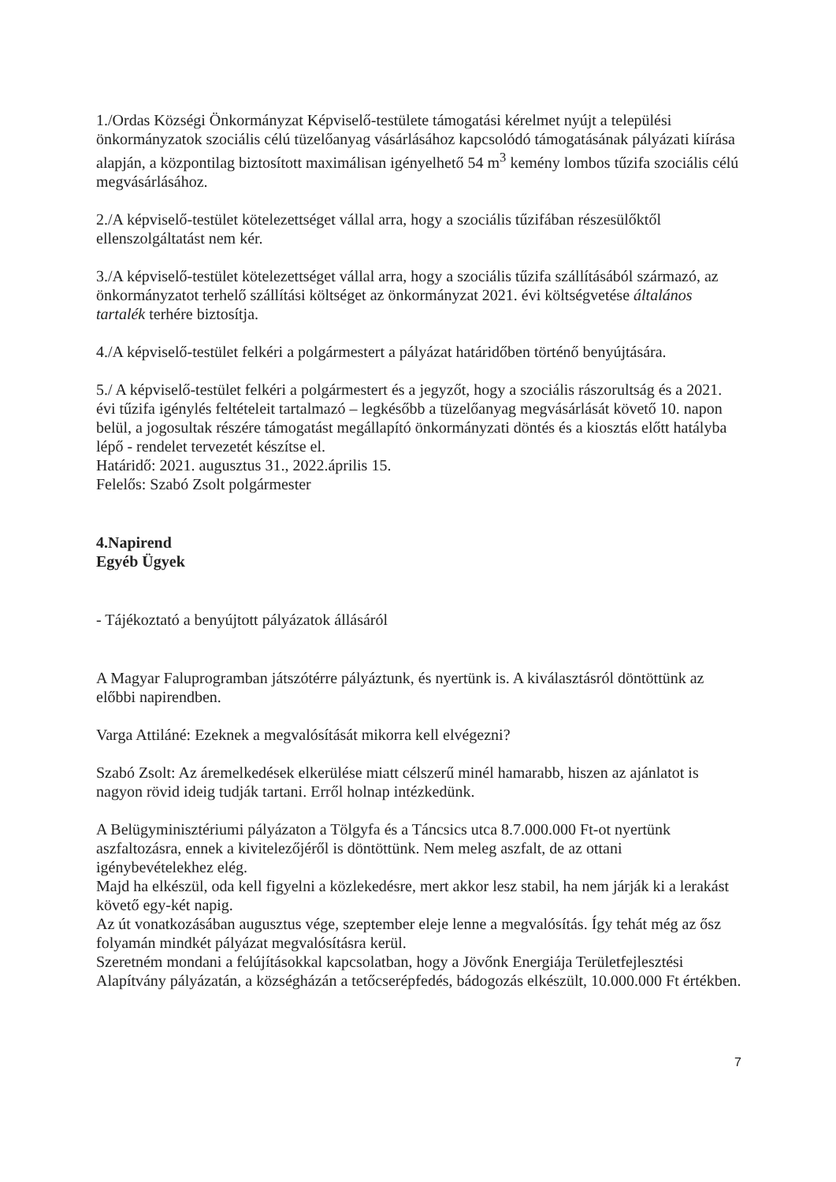1./Ordas Községi Önkormányzat Képviselő-testülete támogatási kérelmet nyújt a települési önkormányzatok szociális célú tüzelőanyag vásárlásához kapcsolódó támogatásának pályázati kiírása alapján, a központilag biztosított maximálisan igényelhető 54 m<sup>3</sup> kemény lombos tűzifa szociális célú megvásárlásához.
2./A képviselő-testület kötelezettséget vállal arra, hogy a szociális tűzifában részesülőktől ellenszolgáltatást nem kér.
3./A képviselő-testület kötelezettséget vállal arra, hogy a szociális tűzifa szállításából származó, az önkormányzatot terhelő szállítási költséget az önkormányzat 2021. évi költségvetése általános tartalék terhére biztosítja.
4./A képviselő-testület felkéri a polgármestert a pályázat határidőben történő benyújtására.
5./ A képviselő-testület felkéri a polgármestert és a jegyzőt, hogy a szociális rászorultság és a 2021. évi tűzifa igénylés feltételeit tartalmazó – legkésőbb a tüzelőanyag megvásárlását követő 10. napon belül, a jogosultak részére támogatást megállapító önkormányzati döntés és a kiosztás előtt hatályba lépő - rendelet tervezetét készítse el.
Határidő: 2021. augusztus 31., 2022.április 15.
Felelős: Szabó Zsolt polgármester
4.Napirend
Egyéb Ügyek
- Tájékoztató a benyújtott pályázatok állásáról
A Magyar Faluprogramban játszótérre pályáztunk, és nyertünk is. A kiválasztásról döntöttünk az előbbi napirendben.
Varga Attiláné: Ezeknek a megvalósítását mikorra kell elvégezni?
Szabó Zsolt: Az áremelkedések elkerülése miatt célszerű minél hamarabb, hiszen az ajánlatot is nagyon rövid ideig tudják tartani. Erről holnap intézkedünk.
A Belügyminisztériumi pályázaton a Tölgyfa és a Táncsics utca 8.7.000.000 Ft-ot nyertünk aszfaltozásra, ennek a kivitelezőjéről is döntöttünk. Nem meleg aszfalt, de az ottani igénybevételekhez elég.
Majd ha elkészül, oda kell figyelni a közlekedésre, mert akkor lesz stabil, ha nem járják ki a lerakást követő egy-két napig.
Az út vonatkozásában augusztus vége, szeptember eleje lenne a megvalósítás. Így tehát még az ősz folyamán mindkét pályázat megvalósításra kerül.
Szeretném mondani a felújításokkal kapcsolatban, hogy a Jövőnk Energiája Területfejlesztési Alapítvány pályázatán, a községházán a tetőcserépfedés, bádogozás elkészült, 10.000.000 Ft értékben.
7